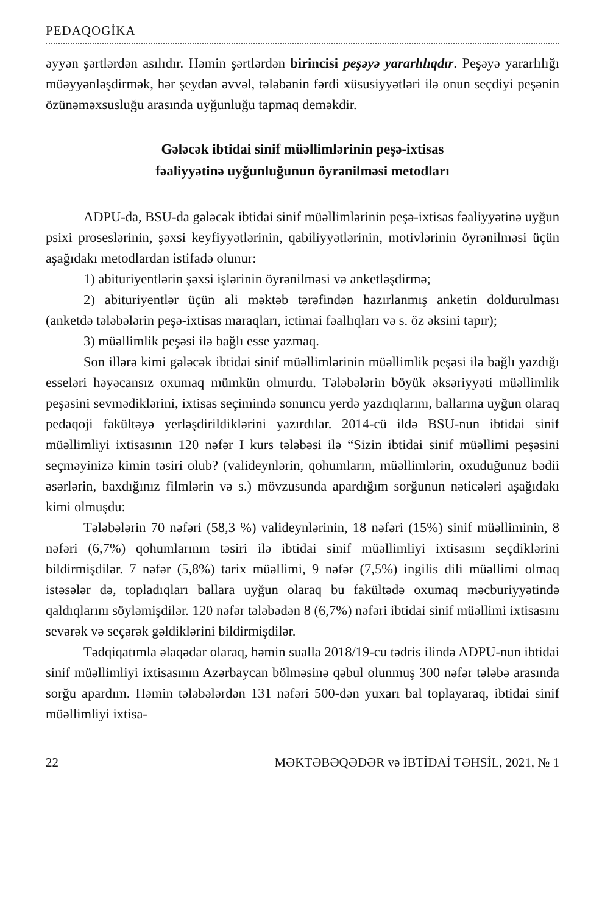PEDAQOGİKA
əyyən şərtlərdən asılıdır. Həmin şərtlərdən birincisi peşəyə yararlılıqdır. Peşəyə yararlılığı müəyyənləşdirmək, hər şeydən əvvəl, tələbənin fərdi xüsusiyyətləri ilə onun seçdiyi peşənin özünəməxsusluğu arasında uyğunluğu tapmaq deməkdir.
Gələcək ibtidai sinif müəllimlərinin peşə-ixtisas
fəaliyyətinə uyğunluğunun öyrənilməsi metodları
ADPU-da, BSU-da gələcək ibtidai sinif müəllimlərinin peşə-ixtisas fəaliyyətinə uyğun psixi proseslərinin, şəxsi keyfiyyətlərinin, qabiliyyətlərinin, motivlərinin öyrənilməsi üçün aşağıdakı metodlardan istifadə olunur:
1) abituriyentlərin şəxsi işlərinin öyrənilməsi və anketləşdirmə;
2) abituriyentlər üçün ali məktəb tərəfindən hazırlanmış anketin doldurulması (anketdə tələbələrin peşə-ixtisas maraqları, ictimai fəallıqları və s. öz əksini tapır);
3) müəllimlik peşəsi ilə bağlı esse yazmaq.
Son illərə kimi gələcək ibtidai sinif müəllimlərinin müəllimlik peşəsi ilə bağlı yazdığı esseləri həyəcansız oxumaq mümkün olmurdu. Tələbələrin böyük əksəriyyəti müəllimlik peşəsini sevmədiklərini, ixtisas seçimində sonuncu yerdə yazdıqlarını, ballarına uyğun olaraq pedaqoji fakültəyə yerləşdirildiklərini yazırdılar. 2014-cü ildə BSU-nun ibtidai sinif müəllimliyi ixtisasının 120 nəfər I kurs tələbəsi ilə “Sizin ibtidai sinif müəllimi peşəsini seçməyinizə kimin təsiri olub? (valideynlərin, qohumların, müəllimlərin, oxuduğunuz bədii əsərlərin, baxdığınız filmlərin və s.) mövzusunda apardığım sorğunun nəticələri aşağıdakı kimi olmuşdu:
Tələbələrin 70 nəfəri (58,3 %) valideynlərinin, 18 nəfəri (15%) sinif müəlliminin, 8 nəfəri (6,7%) qohumlarının təsiri ilə ibtidai sinif müəllimliyi ixtisasını seçdiklərini bildirmişdilər. 7 nəfər (5,8%) tarix müəllimi, 9 nəfər (7,5%) ingilis dili müəllimi olmaq istəsələr də, topladıqları ballara uyğun olaraq bu fakültədə oxumaq məcburiyyətində qaldıqlarını söyləmişdilər. 120 nəfər tələbədən 8 (6,7%) nəfəri ibtidai sinif müəllimi ixtisasını sevərək və seçərək gəldiklərini bildirmişdilər.
Tədqiqatımla əlaqədar olaraq, həmin sualla 2018/19-cu tədris ilində ADPU-nun ibtidai sinif müəllimliyi ixtisasının Azərbaycan bölməsinə qəbul olunmuş 300 nəfər tələbə arasında sorğu apardım. Həmin tələbələrdən 131 nəfəri 500-dən yuxarı bal toplayaraq, ibtidai sinif müəllimliyi ixtisa-
22 MƏKTƏBƏQƏDƏR və İBTİDAİ TƏHSİL, 2021, № 1